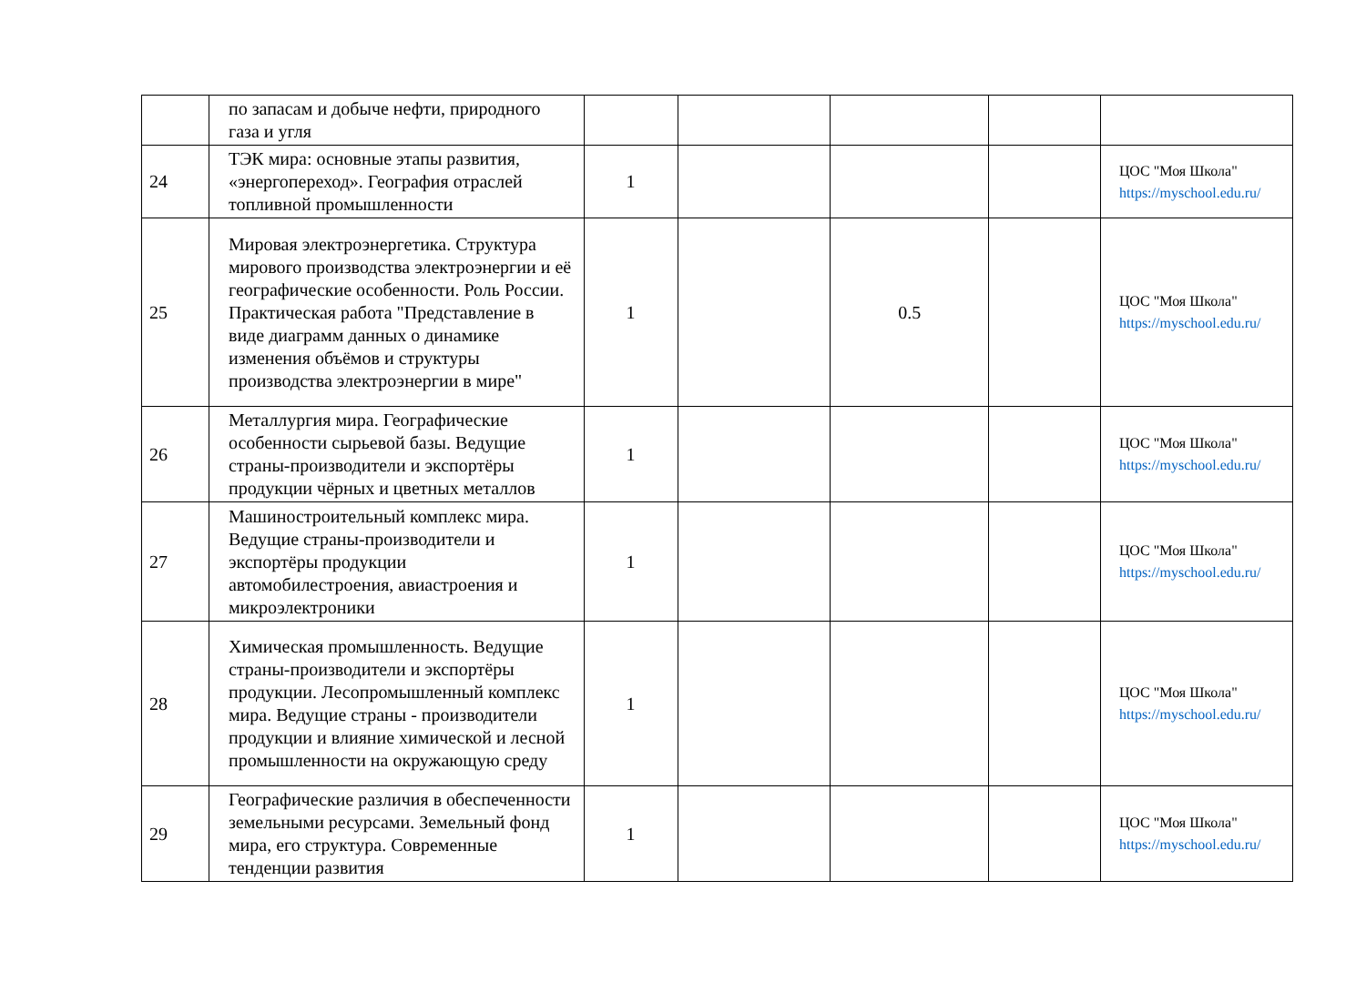| | по запасам и добыче нефти, природного газа и угля | | | | | |
| 24 | ТЭК мира: основные этапы развития, «энергопереход». География отраслей топливной промышленности | 1 | | | | ЦОС "Моя Школа" https://myschool.edu.ru/ |
| 25 | Мировая электроэнергетика. Структура мирового производства электроэнергии и её географические особенности. Роль России. Практическая работа "Представление в виде диаграмм данных о динамике изменения объёмов и структуры производства электроэнергии в мире" | 1 | | 0.5 | | ЦОС "Моя Школа" https://myschool.edu.ru/ |
| 26 | Металлургия мира. Географические особенности сырьевой базы. Ведущие страны-производители и экспортёры продукции чёрных и цветных металлов | 1 | | | | ЦОС "Моя Школа" https://myschool.edu.ru/ |
| 27 | Машиностроительный комплекс мира. Ведущие страны-производители и экспортёры продукции автомобилестроения, авиастроения и микроэлектроники | 1 | | | | ЦОС "Моя Школа" https://myschool.edu.ru/ |
| 28 | Химическая промышленность. Ведущие страны-производители и экспортёры продукции. Лесопромышленный комплекс мира. Ведущие страны - производители продукции и влияние химической и лесной промышленности на окружающую среду | 1 | | | | ЦОС "Моя Школа" https://myschool.edu.ru/ |
| 29 | Географические различия в обеспеченности земельными ресурсами. Земельный фонд мира, его структура. Современные тенденции развития | 1 | | | | ЦОС "Моя Школа" https://myschool.edu.ru/ |